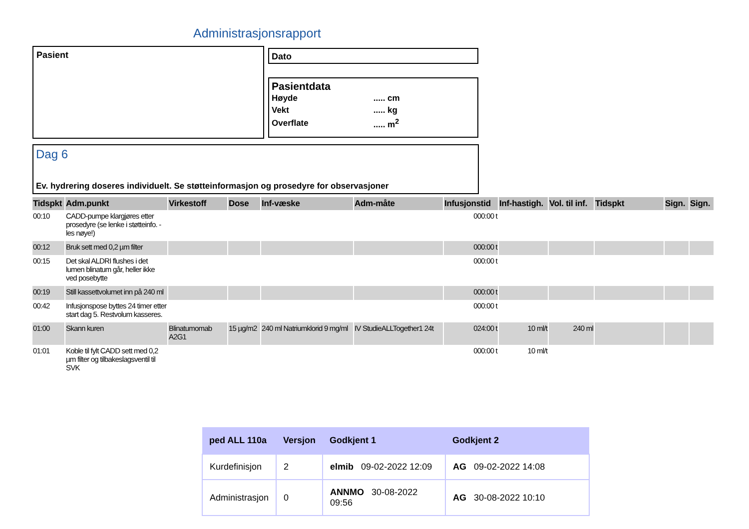Administrasjonsrapport
Pasient Dato
Pasientdata
| Høyde | ..... cm |
| Vekt | ..... kg |
| Overflate | ..... m<sup>2</sup> |
Dag 6
Ev. hydrering doseres individuelt. Se støtteinformasjon og prosedyre for observasjoner
| Tidspkt | Adm.punkt | Virkestoff | Dose | Inf-væske | Adm-måte | Infusjonstid | Inf-hastigh. | Vol. til inf. | Tidspkt | Sign. | Sign. |
| --- | --- | --- | --- | --- | --- | --- | --- | --- | --- | --- | --- |
| 00:10 | CADD-pumpe klargjøres etter prosedyre (se lenke i støtteinfo. - les nøye!) | | | | | 000:00 t | | | | | |
| 00:12 | Bruk sett med 0,2 µm filter | | | | | 000:00 t | | | | | |
| 00:15 | Det skal ALDRI flushes i det lumen blinatum går, heller ikke ved posebytte | | | | | 000:00 t | | | | | |
| 00:19 | Still kassettvolumet inn på 240 ml | | | | | 000:00 t | | | | | |
| 00:42 | Infusjonspose byttes 24 timer etter start dag 5. Restvolum kasseres. | | | | | 000:00 t | | | | | |
| 01:00 | Skann kuren | Blinatumomab A2G1 | 15 µg/m2 | 240 ml Natriumklorid 9 mg/ml | IV StudieALLTogether1 24t | 024:00 t | 10 ml/t | 240 ml | | | |
| 01:01 | Koble til fylt CADD sett med 0,2 µm filter og tilbakeslagsventil til SVK | | | | | 000:00 t | 10 ml/t | | | | |
| ped ALL 110a | Versjon | Godkjent 1 | Godkjent 2 |
| --- | --- | --- | --- |
| Kurdefinisjon | 2 | elmib 09-02-2022 12:09 | AG 09-02-2022 14:08 |
| Administrasjon | 0 | ANNMO 30-08-2022 09:56 | AG 30-08-2022 10:10 |